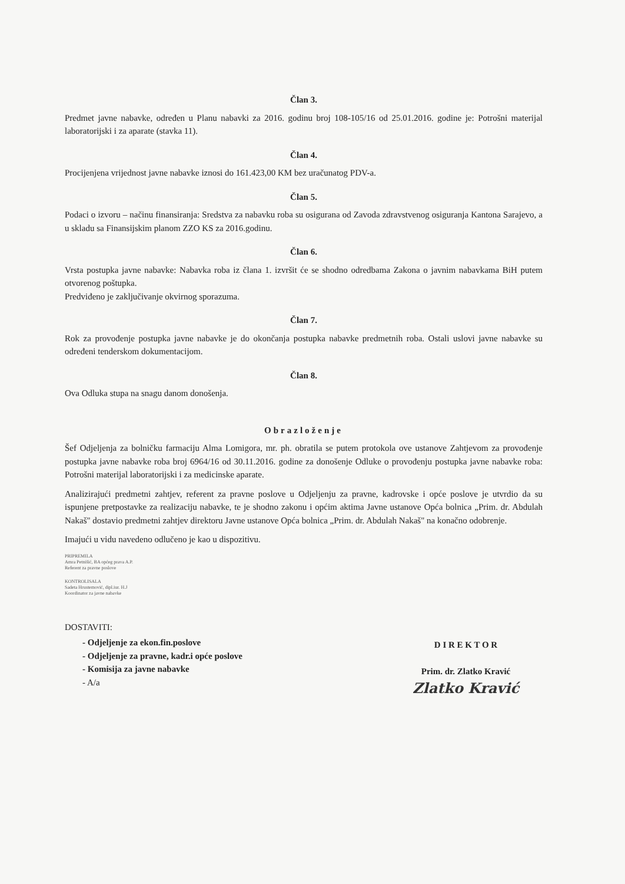Član 3.
Predmet javne nabavke, određen u Planu nabavki za 2016. godinu broj 108-105/16 od 25.01.2016. godine je: Potrošni materijal laboratorijski i za aparate (stavka 11).
Član 4.
Procijenjena vrijednost javne nabavke iznosi do 161.423,00 KM bez uračunatog PDV-a.
Član 5.
Podaci o izvoru – načinu finansiranja: Sredstva za nabavku roba su osigurana od Zavoda zdravstvenog osiguranja Kantona Sarajevo, a u skladu sa Finansijskim planom ZZO KS za 2016.godinu.
Član 6.
Vrsta postupka javne nabavke: Nabavka roba iz člana 1. izvršit će se shodno odredbama Zakona o javnim nabavkama BiH putem otvorenog poštupka.
Predviđeno je zaključivanje okvirnog sporazuma.
Član 7.
Rok za provođenje postupka javne nabavke je do okončanja postupka nabavke predmetnih roba. Ostali uslovi javne nabavke su određeni tenderskom dokumentacijom.
Član 8.
Ova Odluka stupa na snagu danom donošenja.
Obrazloženje
Šef Odjeljenja za bolničku farmaciju Alma Lomigora, mr. ph. obratila se putem protokola ove ustanove Zahtjevom za provođenje postupka javne nabavke roba broj 6964/16 od 30.11.2016. godine za donošenje Odluke o provođenju postupka javne nabavke roba: Potrošni materijal laboratorijski i za medicinske aparate.
Analizirajući predmetni zahtjev, referent za pravne poslove u Odjeljenju za pravne, kadrovske i opće poslove je utvrdio da su ispunjene pretpostavke za realizaciju nabavke, te je shodno zakonu i općim aktima Javne ustanove Opća bolnica „Prim. dr. Abdulah Nakaš" dostavio predmetni zahtjev direktoru Javne ustanove Opća bolnica „Prim. dr. Abdulah Nakaš" na konačno odobrenje.
Imajući u vidu navedeno odlučeno je kao u dispozitivu.
PRIPREMILA
Amra Petnišić, BA općeg prava A.P.
Referent za pravne poslove
KONTROLISALA
Sadeta Hrustemović, dipl.iur. H.J
Koordinator za javne nabavke
DOSTAVITI:
- Odjeljenje za ekon.fin.poslove
- Odjeljenje za pravne, kadr.i opće poslove
- Komisija za javne nabavke
- A/a
D I R E K T O R
Prim. dr. Zlatko Kravić
Zlatko Kravić